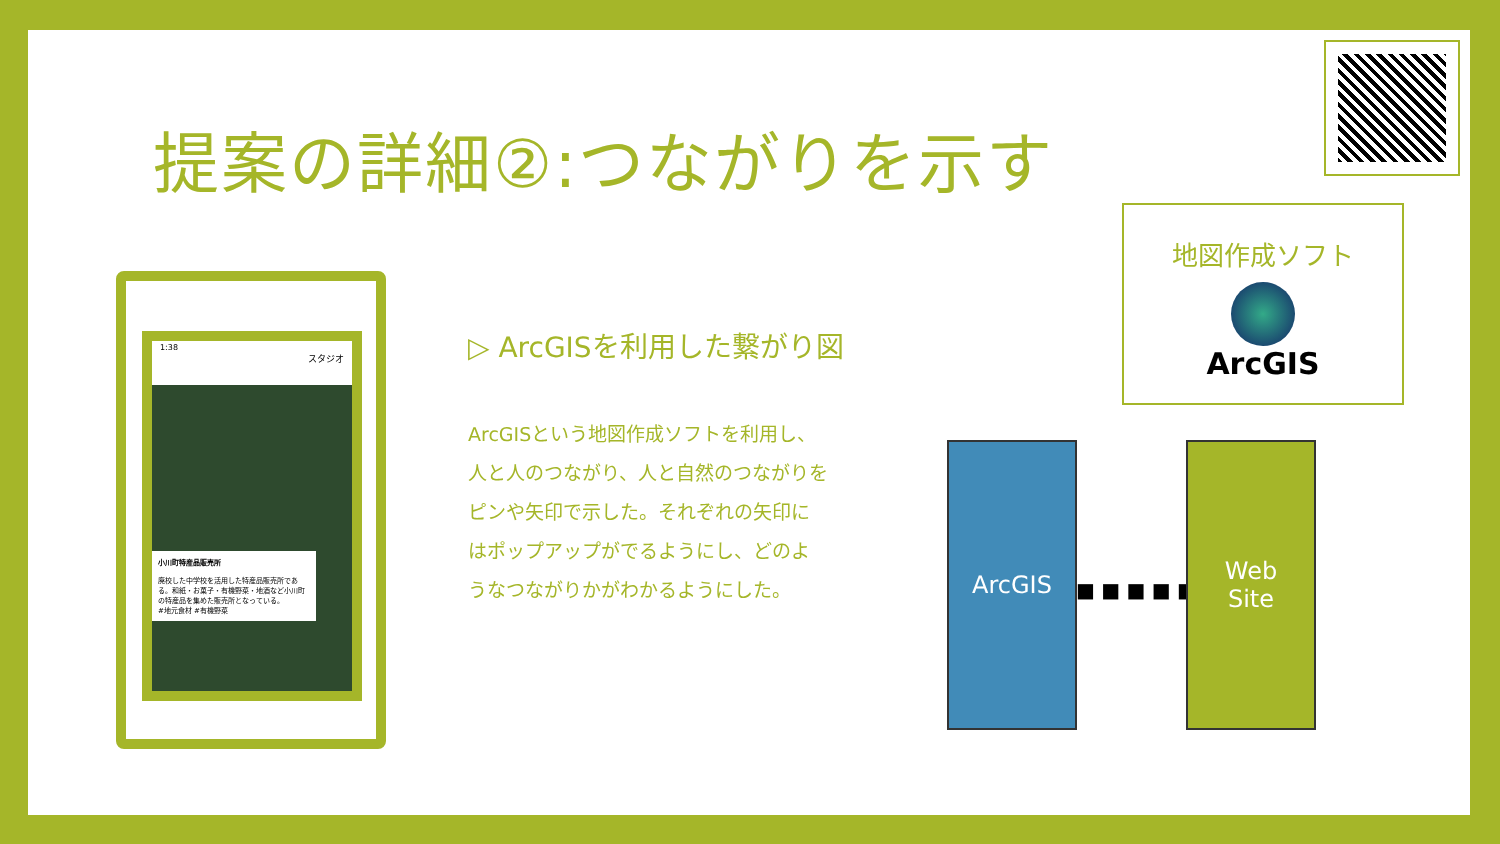提案の詳細②:つながりを示す
1:38
スタジオ
小川町特産品販売所
廃校した中学校を活用した特産品販売所である。和紙・お菓子・有機野菜・地酒など小川町の特産品を集めた販売所となっている。
#地元食材 #有機野菜
▷ ArcGISを利用した繋がり図
ArcGISという地図作成ソフトを利用し、人と人のつながり、人と自然のつながりをピンや矢印で示した。それぞれの矢印にはポップアップがでるようにし、どのようなつながりかがわかるようにした。
地図作成ソフト
ArcGIS
ArcGIS
■ ■ ■ ■ ■ ▶
Web
Site